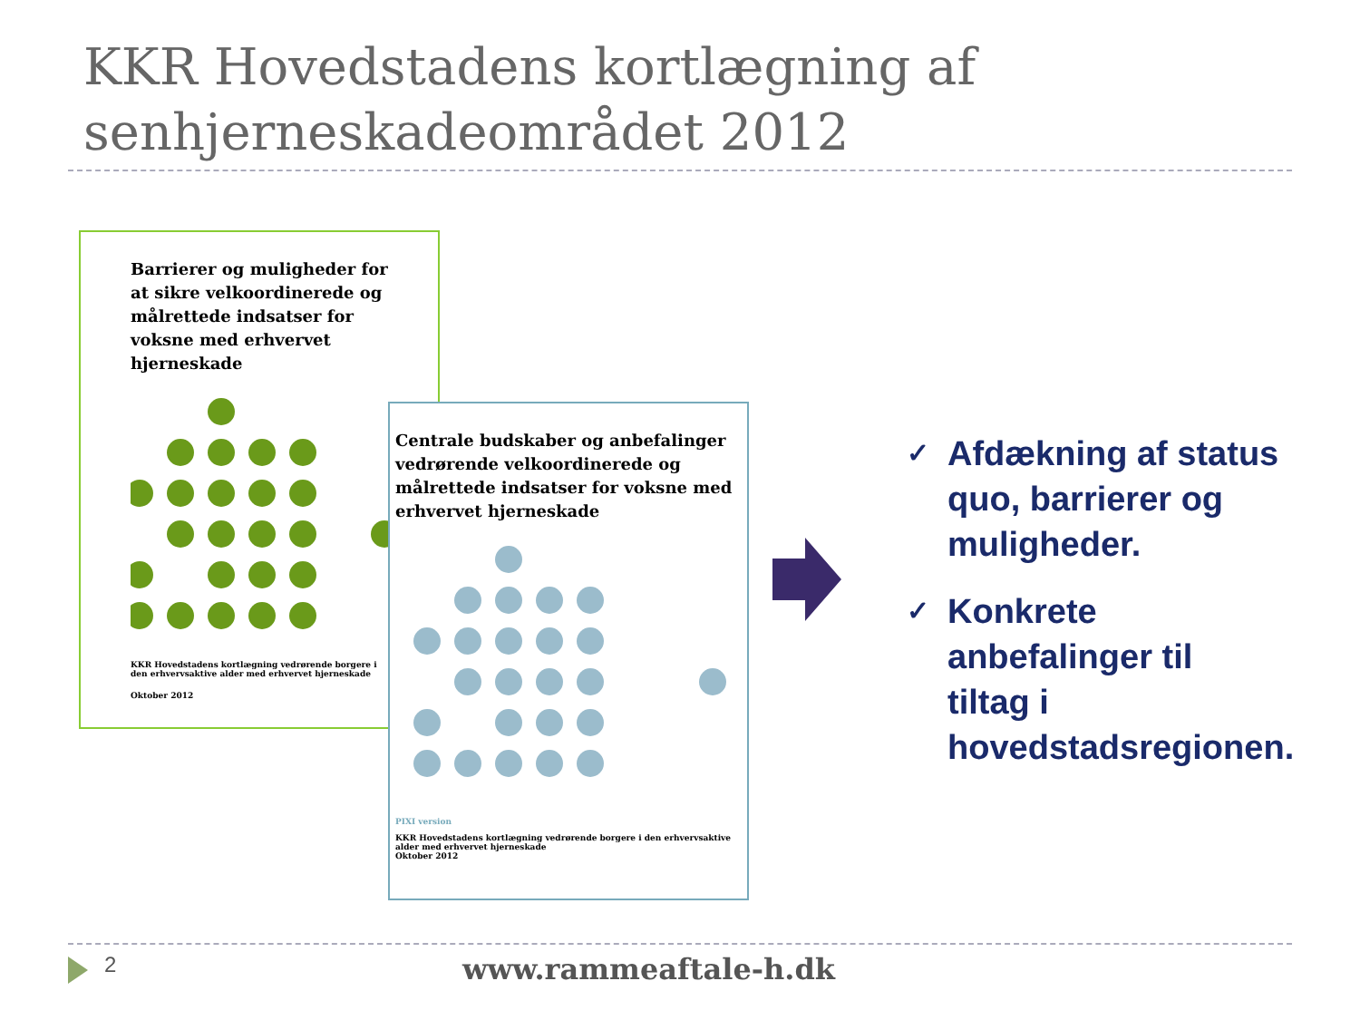KKR Hovedstadens kortlægning af
senhjerneskadeområdet 2012
Barrierer og muligheder for at sikre velkoordinerede og målrettede indsatser for voksne med erhvervet hjerneskade
KKR Hovedstadens kortlægning vedrørende borgere i den erhvervsaktive alder med erhvervet hjerneskade
Oktober 2012
Centrale budskaber og anbefalinger vedrørende velkoordinerede og målrettede indsatser for voksne med erhvervet hjerneskade
PIXI version
KKR Hovedstadens kortlægning vedrørende borgere i den erhvervsaktive alder med erhvervet hjerneskade
Oktober 2012
✓ Afdækning af status
quo, barrierer og
muligheder.
✓ Konkrete
anbefalinger til
tiltag i
hovedstadsregionen.
2 www.rammeaftale-h.dk